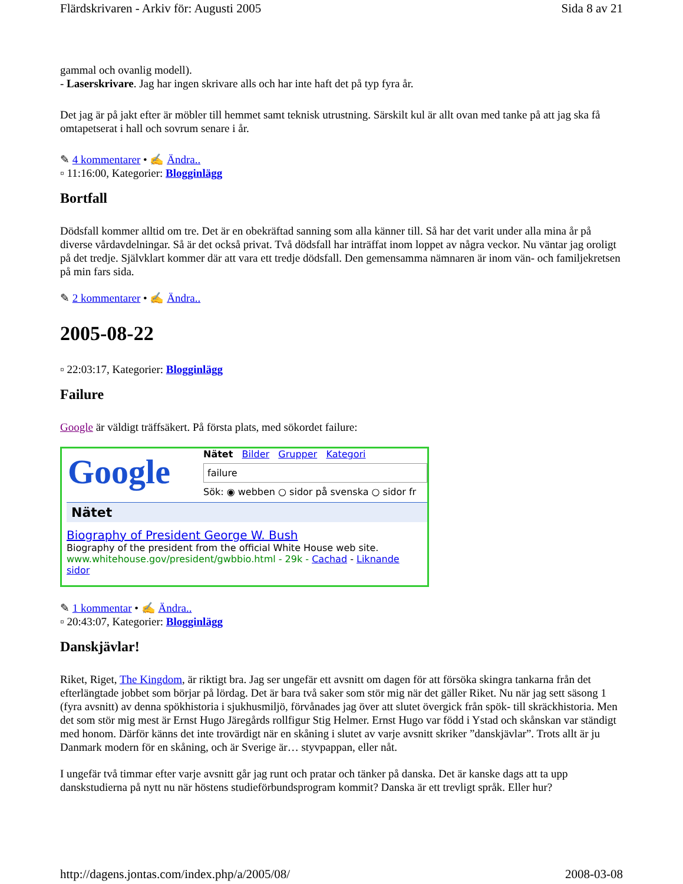Flärdskrivaren - Arkiv för: Augusti 2005 Sida 8 av 21
gammal och ovanlig modell).
- Laserskrivare. Jag har ingen skrivare alls och har inte haft det på typ fyra år.
Det jag är på jakt efter är möbler till hemmet samt teknisk utrustning. Särskilt kul är allt ovan med tanke på att jag ska få omtapetserat i hall och sovrum senare i år.
✎ 4 kommentarer • ✍ Ändra..
▫ 11:16:00, Kategorier: Blogginlägg
Bortfall
Dödsfall kommer alltid om tre. Det är en obekräftad sanning som alla känner till. Så har det varit under alla mina år på diverse vårdavdelningar. Så är det också privat. Två dödsfall har inträffat inom loppet av några veckor. Nu väntar jag oroligt på det tredje. Självklart kommer där att vara ett tredje dödsfall. Den gemensamma nämnaren är inom vän- och familjekretsen på min fars sida.
✎ 2 kommentarer • ✍ Ändra..
2005-08-22
▫ 22:03:17, Kategorier: Blogginlägg
Failure
Google är väldigt träffsäkert. På första plats, med sökordet failure:
Google
Nätet Bilder Grupper Kategori
failure
Sök: ◉ webben ○ sidor på svenska ○ sidor fr
Nätet
Biography of President George W. Bush
Biography of the president from the official White House web site.
www.whitehouse.gov/president/gwbbio.html - 29k - Cachad - Liknande sidor
✎ 1 kommentar • ✍ Ändra..
▫ 20:43:07, Kategorier: Blogginlägg
Danskjävlar!
Riket, Riget, The Kingdom, är riktigt bra. Jag ser ungefär ett avsnitt om dagen för att försöka skingra tankarna från det efterlängtade jobbet som börjar på lördag. Det är bara två saker som stör mig när det gäller Riket. Nu när jag sett säsong 1 (fyra avsnitt) av denna spökhistoria i sjukhusmiljö, förvånades jag över att slutet övergick från spök- till skräckhistoria. Men det som stör mig mest är Ernst Hugo Järegårds rollfigur Stig Helmer. Ernst Hugo var född i Ystad och skånskan var ständigt med honom. Därför känns det inte trovärdigt när en skåning i slutet av varje avsnitt skriker ”danskjävlar”. Trots allt är ju Danmark modern för en skåning, och är Sverige är… styvpappan, eller nåt.
I ungefär två timmar efter varje avsnitt går jag runt och pratar och tänker på danska. Det är kanske dags att ta upp danskstudierna på nytt nu när höstens studieförbundsprogram kommit? Danska är ett trevligt språk. Eller hur?
http://dagens.jontas.com/index.php/a/2005/08/ 2008-03-08